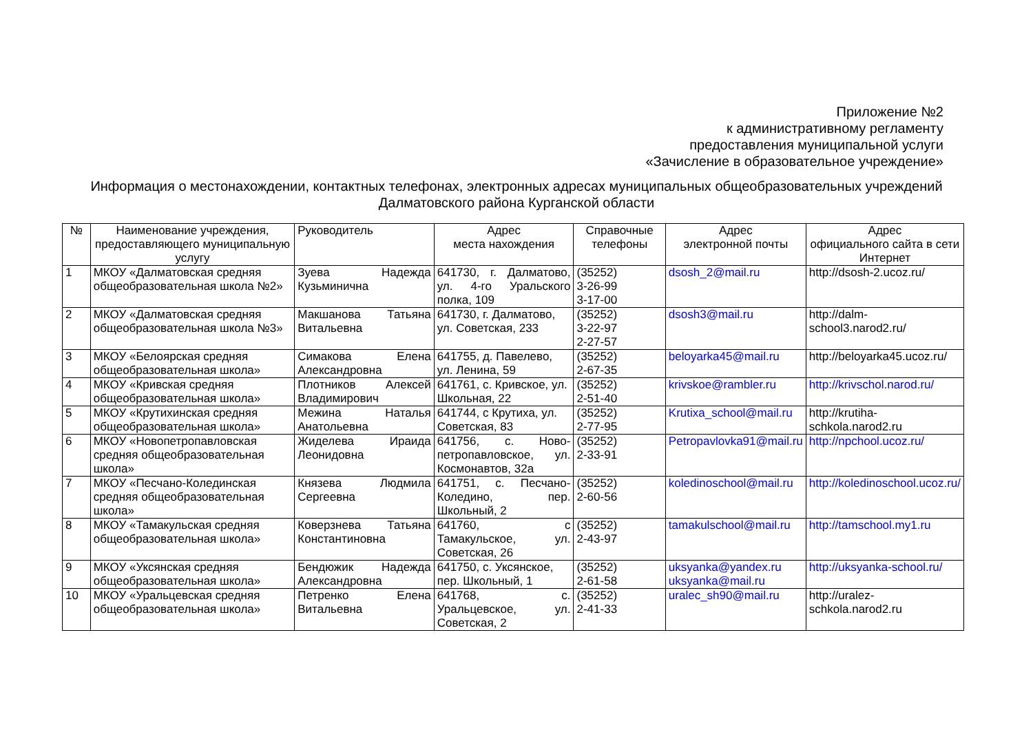Приложение №2
к административному регламенту
предоставления муниципальной услуги
«Зачисление в образовательное учреждение»
Информация о местонахождении, контактных телефонах, электронных адресах муниципальных общеобразовательных учреждений Далматовского района Курганской области
| № | Наименование учреждения, предоставляющего муниципальную услугу | Руководитель | Адрес места нахождения | Справочные телефоны | Адрес электронной почты | Адрес официального сайта в сети Интернет |
| --- | --- | --- | --- | --- | --- | --- |
| 1 | МКОУ «Далматовская средняя общеобразовательная школа №2» | Зуева Надежда Кузьминична | 641730, г. Далматово, ул. 4-го Уральского полка, 109 | (35252) 3-26-99 3-17-00 | dsosh_2@mail.ru | http://dsosh-2.ucoz.ru/ |
| 2 | МКОУ «Далматовская средняя общеобразовательная школа №3» | Макшанова Татьяна Витальевна | 641730, г. Далматово, ул. Советская, 233 | (35252) 3-22-97 2-27-57 | dsosh3@mail.ru | http://dalm-school3.narod2.ru/ |
| 3 | МКОУ «Белоярская средняя общеобразовательная школа» | Симакова Елена Александровна | 641755, д. Павелево, ул. Ленина, 59 | (35252) 2-67-35 | beloyarka45@mail.ru | http://beloyarka45.ucoz.ru/ |
| 4 | МКОУ «Кривская средняя общеобразовательная школа» | Плотников Алексей Владимирович | 641761, с. Кривское, ул. Школьная, 22 | (35252) 2-51-40 | krivskoe@rambler.ru | http://krivschol.narod.ru/ |
| 5 | МКОУ «Крутихинская средняя общеобразовательная школа» | Межина Наталья Анатольевна | 641744, с Крутиха, ул. Советская, 83 | (35252) 2-77-95 | Krutixa_school@mail.ru | http://krutiha-schkola.narod2.ru |
| 6 | МКОУ «Новопетропавловская средняя общеобразовательная школа» | Жиделева Ираида Леонидовна | 641756, с. Ново-петропавловское, ул. Космонавтов, 32а | (35252) 2-33-91 | Petropavlovka91@mail.ru | http://npchool.ucoz.ru/ |
| 7 | МКОУ «Песчано-Колединская средняя общеобразовательная школа» | Князева Людмила Сергеевна | 641751, с. Песчано-Коледино, пер. Школьный, 2 | (35252) 2-60-56 | koledinoschool@mail.ru | http://koledinoschool.ucoz.ru/ |
| 8 | МКОУ «Тамакульская средняя общеобразовательная школа» | Коверзнева Татьяна Константиновна | 641760, с Тамакульское, ул. Советская, 26 | (35252) 2-43-97 | tamakulschool@mail.ru | http://tamschool.my1.ru |
| 9 | МКОУ «Уксянская средняя общеобразовательная школа» | Бендюжик Надежда Александровна | 641750, с. Уксянское, пер. Школьный, 1 | (35252) 2-61-58 | uksyanka@yandex.ru uksyanka@mail.ru | http://uksyanka-school.ru/ |
| 10 | МКОУ «Уральцевская средняя общеобразовательная школа» | Петренко Елена Витальевна | 641768, с. Уральцевское, ул. Советская, 2 | (35252) 2-41-33 | uralec_sh90@mail.ru | http://uralez-schkola.narod2.ru |